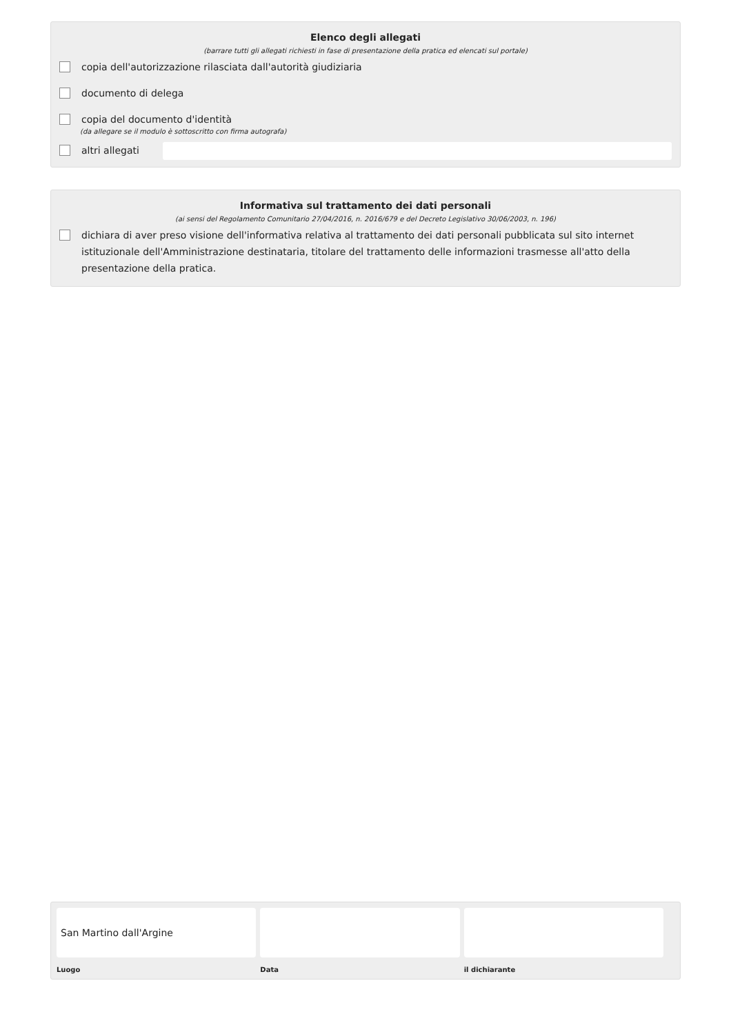Elenco degli allegati
(barrare tutti gli allegati richiesti in fase di presentazione della pratica ed elencati sul portale)
copia dell'autorizzazione rilasciata dall'autorità giudiziaria
documento di delega
copia del documento d'identità
(da allegare se il modulo è sottoscritto con firma autografa)
altri allegati
Informativa sul trattamento dei dati personali
(ai sensi del Regolamento Comunitario 27/04/2016, n. 2016/679 e del Decreto Legislativo 30/06/2003, n. 196)
dichiara di aver preso visione dell'informativa relativa al trattamento dei dati personali pubblicata sul sito internet istituzionale dell'Amministrazione destinataria, titolare del trattamento delle informazioni trasmesse all'atto della presentazione della pratica.
San Martino dall'Argine
Luogo
Data il dichiarante